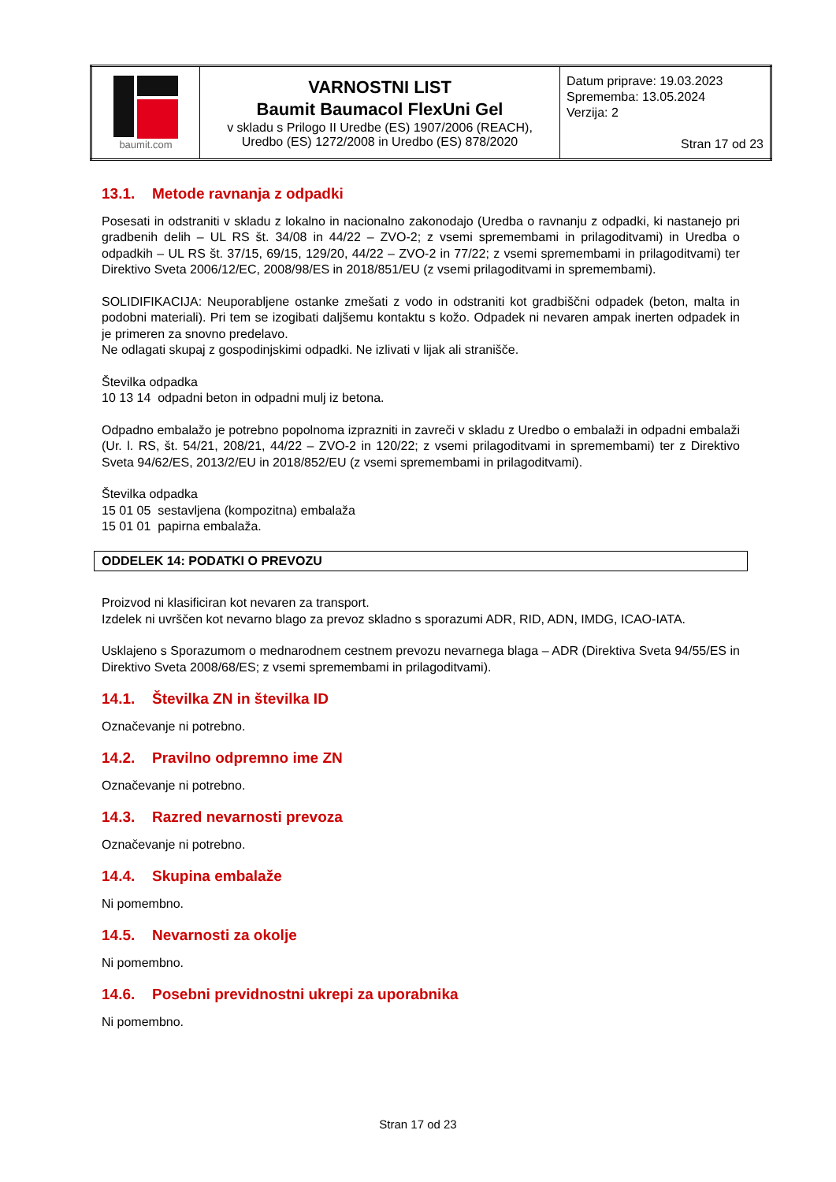| baumit.com | VARNOSTNI LIST Baumit Baumacol FlexUni Gel v skladu s Prilogo II Uredbe (ES) 1907/2006 (REACH), Uredbo (ES) 1272/2008 in Uredbo (ES) 878/2020 | Datum priprave: 19.03.2023 Sprememba: 13.05.2024 Verzija: 2 Stran 17 od 23 |
13.1. Metode ravnanja z odpadki
Posesati in odstraniti v skladu z lokalno in nacionalno zakonodajo (Uredba o ravnanju z odpadki, ki nastanejo pri gradbenih delih – UL RS št. 34/08 in 44/22 – ZVO-2; z vsemi spremembami in prilagoditvami) in Uredba o odpadkih – UL RS št. 37/15, 69/15, 129/20, 44/22 – ZVO-2 in 77/22; z vsemi spremembami in prilagoditvami) ter Direktivo Sveta 2006/12/EC, 2008/98/ES in 2018/851/EU (z vsemi prilagoditvami in spremembami).
SOLIDIFIKACIJA: Neuporabljene ostanke zmešati z vodo in odstraniti kot gradbiščni odpadek (beton, malta in podobni materiali). Pri tem se izogibati daljšemu kontaktu s kožo. Odpadek ni nevaren ampak inerten odpadek in je primeren za snovno predelavo.
Ne odlagati skupaj z gospodinjskimi odpadki. Ne izlivati v lijak ali stranišče.
Številka odpadka
10 13 14 odpadni beton in odpadni mulj iz betona.
Odpadno embalažo je potrebno popolnoma izprazniti in zavreči v skladu z Uredbo o embalaži in odpadni embalaži (Ur. l. RS, št. 54/21, 208/21, 44/22 – ZVO-2 in 120/22; z vsemi prilagoditvami in spremembami) ter z Direktivo Sveta 94/62/ES, 2013/2/EU in 2018/852/EU (z vsemi spremembami in prilagoditvami).
Številka odpadka
15 01 05 sestavljena (kompozitna) embalaža
15 01 01 papirna embalaža.
ODDELEK 14: PODATKI O PREVOZU
Proizvod ni klasificiran kot nevaren za transport.
Izdelek ni uvrščen kot nevarno blago za prevoz skladno s sporazumi ADR, RID, ADN, IMDG, ICAO-IATA.
Usklajeno s Sporazumom o mednarodnem cestnem prevozu nevarnega blaga – ADR (Direktiva Sveta 94/55/ES in Direktivo Sveta 2008/68/ES; z vsemi spremembami in prilagoditvami).
14.1. Številka ZN in številka ID
Označevanje ni potrebno.
14.2. Pravilno odpremno ime ZN
Označevanje ni potrebno.
14.3. Razred nevarnosti prevoza
Označevanje ni potrebno.
14.4. Skupina embalaže
Ni pomembno.
14.5. Nevarnosti za okolje
Ni pomembno.
14.6. Posebni previdnostni ukrepi za uporabnika
Ni pomembno.
Stran 17 od 23